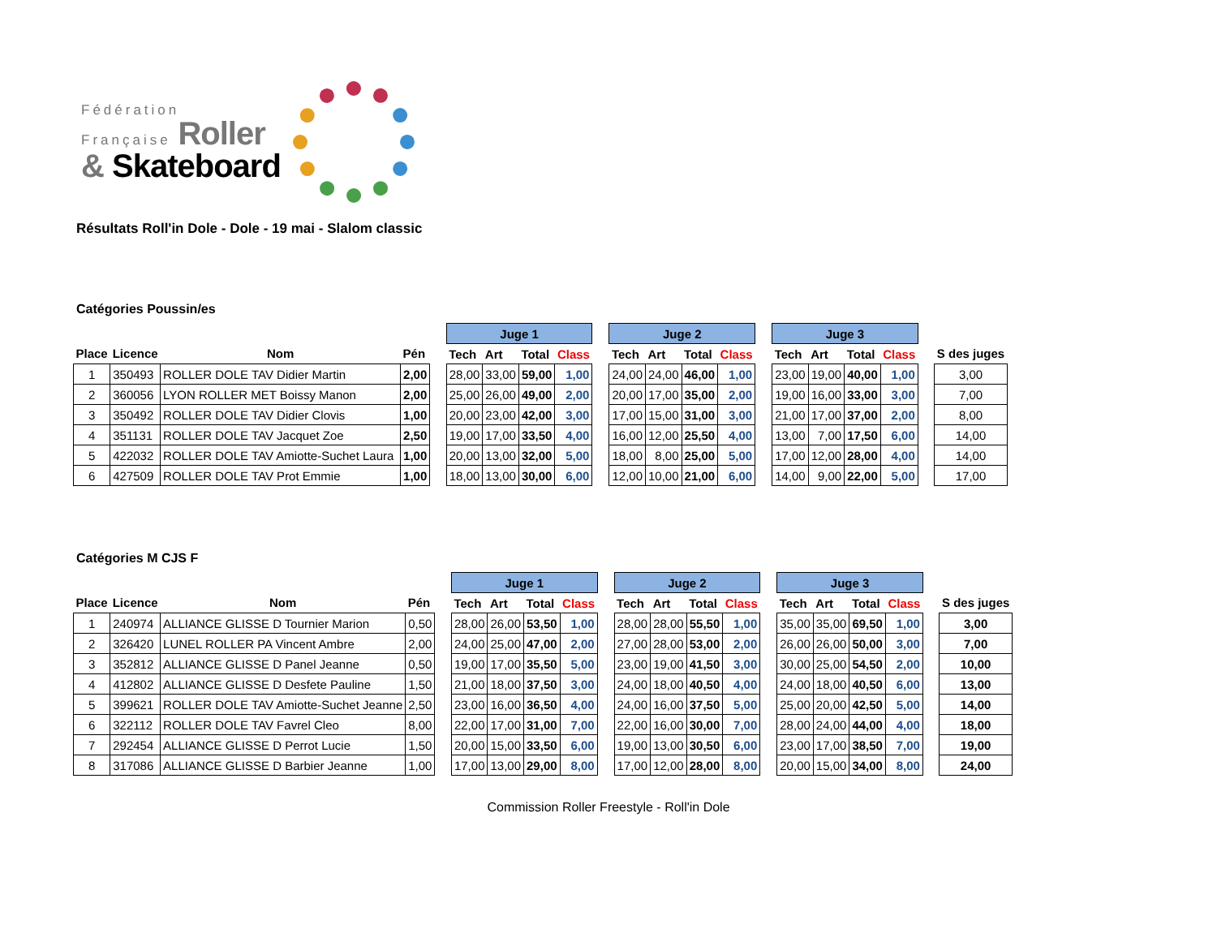Fédération
Française Roller
& Skateboard
Résultats Roll'in Dole - Dole - 19 mai - Slalom classic
Catégories Poussin/es
| | | | | | Juge 1 | | | | | Juge 2 | | | | | Juge 3 | | | | | |
| Place | Licence | Nom | Pén | | Tech | Art | Total | Class | | Tech | Art | Total | Class | | Tech | Art | Total | Class | | S des juges |
| 1 | 350493 | ROLLER DOLE TAV Didier Martin | 2,00 | | 28,00 | 33,00 | 59,00 | 1,00 | | 24,00 | 24,00 | 46,00 | 1,00 | | 23,00 | 19,00 | 40,00 | 1,00 | | 3,00 |
| 2 | 360056 | LYON ROLLER MET Boissy Manon | 2,00 | | 25,00 | 26,00 | 49,00 | 2,00 | | 20,00 | 17,00 | 35,00 | 2,00 | | 19,00 | 16,00 | 33,00 | 3,00 | | 7,00 |
| 3 | 350492 | ROLLER DOLE TAV Didier Clovis | 1,00 | | 20,00 | 23,00 | 42,00 | 3,00 | | 17,00 | 15,00 | 31,00 | 3,00 | | 21,00 | 17,00 | 37,00 | 2,00 | | 8,00 |
| 4 | 351131 | ROLLER DOLE TAV Jacquet Zoe | 2,50 | | 19,00 | 17,00 | 33,50 | 4,00 | | 16,00 | 12,00 | 25,50 | 4,00 | | 13,00 | 7,00 | 17,50 | 6,00 | | 14,00 |
| 5 | 422032 | ROLLER DOLE TAV Amiotte-Suchet Laura | 1,00 | | 20,00 | 13,00 | 32,00 | 5,00 | | 18,00 | 8,00 | 25,00 | 5,00 | | 17,00 | 12,00 | 28,00 | 4,00 | | 14,00 |
| 6 | 427509 | ROLLER DOLE TAV Prot Emmie | 1,00 | | 18,00 | 13,00 | 30,00 | 6,00 | | 12,00 | 10,00 | 21,00 | 6,00 | | 14,00 | 9,00 | 22,00 | 5,00 | | 17,00 |
Catégories M CJS F
| | | | | | Juge 1 | | | | | Juge 2 | | | | | Juge 3 | | | | | |
| Place | Licence | Nom | Pén | | Tech | Art | Total | Class | | Tech | Art | Total | Class | | Tech | Art | Total | Class | | S des juges |
| 1 | 240974 | ALLIANCE GLISSE D Tournier Marion | 0,50 | | 28,00 | 26,00 | 53,50 | 1,00 | | 28,00 | 28,00 | 55,50 | 1,00 | | 35,00 | 35,00 | 69,50 | 1,00 | | 3,00 |
| 2 | 326420 | LUNEL ROLLER PA Vincent Ambre | 2,00 | | 24,00 | 25,00 | 47,00 | 2,00 | | 27,00 | 28,00 | 53,00 | 2,00 | | 26,00 | 26,00 | 50,00 | 3,00 | | 7,00 |
| 3 | 352812 | ALLIANCE GLISSE D Panel Jeanne | 0,50 | | 19,00 | 17,00 | 35,50 | 5,00 | | 23,00 | 19,00 | 41,50 | 3,00 | | 30,00 | 25,00 | 54,50 | 2,00 | | 10,00 |
| 4 | 412802 | ALLIANCE GLISSE D Desfete Pauline | 1,50 | | 21,00 | 18,00 | 37,50 | 3,00 | | 24,00 | 18,00 | 40,50 | 4,00 | | 24,00 | 18,00 | 40,50 | 6,00 | | 13,00 |
| 5 | 399621 | ROLLER DOLE TAV Amiotte-Suchet Jeanne | 2,50 | | 23,00 | 16,00 | 36,50 | 4,00 | | 24,00 | 16,00 | 37,50 | 5,00 | | 25,00 | 20,00 | 42,50 | 5,00 | | 14,00 |
| 6 | 322112 | ROLLER DOLE TAV Favrel Cleo | 8,00 | | 22,00 | 17,00 | 31,00 | 7,00 | | 22,00 | 16,00 | 30,00 | 7,00 | | 28,00 | 24,00 | 44,00 | 4,00 | | 18,00 |
| 7 | 292454 | ALLIANCE GLISSE D Perrot Lucie | 1,50 | | 20,00 | 15,00 | 33,50 | 6,00 | | 19,00 | 13,00 | 30,50 | 6,00 | | 23,00 | 17,00 | 38,50 | 7,00 | | 19,00 |
| 8 | 317086 | ALLIANCE GLISSE D Barbier Jeanne | 1,00 | | 17,00 | 13,00 | 29,00 | 8,00 | | 17,00 | 12,00 | 28,00 | 8,00 | | 20,00 | 15,00 | 34,00 | 8,00 | | 24,00 |
Commission Roller Freestyle - Roll'in Dole